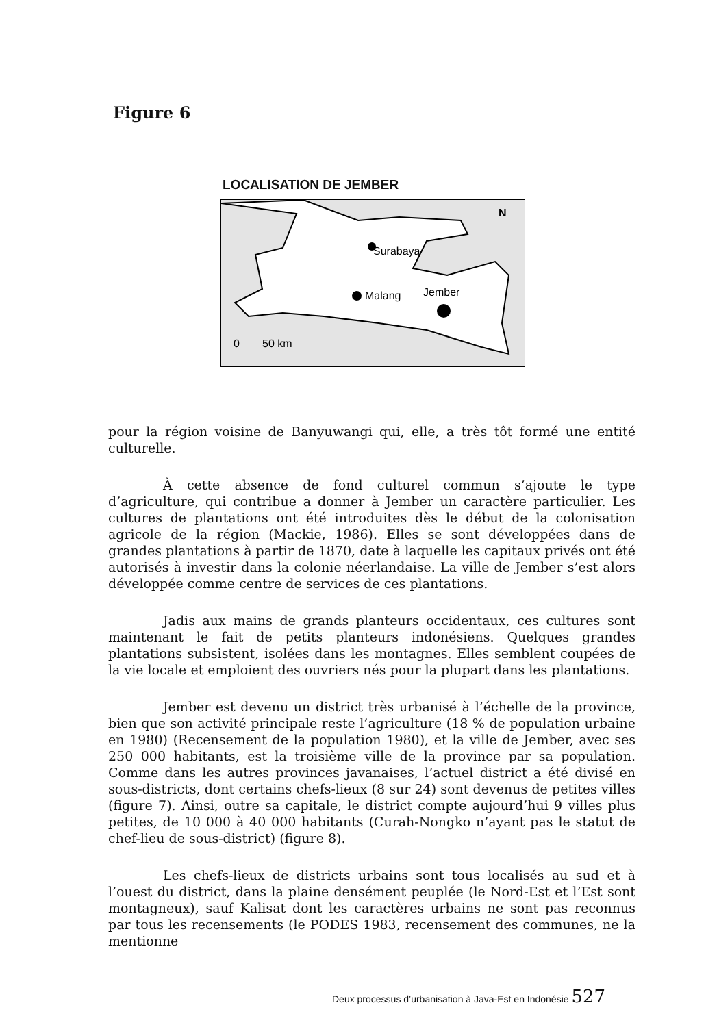Figure 6
LOCALISATION DE JEMBER
Surabaya
Malang
Jember
N
0
50 km
pour la région voisine de Banyuwangi qui, elle, a très tôt formé une entité culturelle.
À cette absence de fond culturel commun s’ajoute le type d’agriculture, qui contribue a donner à Jember un caractère particulier. Les cultures de plantations ont été introduites dès le début de la colonisation agricole de la région (Mackie, 1986). Elles se sont développées dans de grandes plantations à partir de 1870, date à laquelle les capitaux privés ont été autorisés à investir dans la colonie néerlandaise. La ville de Jember s’est alors développée comme centre de services de ces plantations.
Jadis aux mains de grands planteurs occidentaux, ces cultures sont maintenant le fait de petits planteurs indonésiens. Quelques grandes plantations subsistent, isolées dans les montagnes. Elles semblent coupées de la vie locale et emploient des ouvriers nés pour la plupart dans les plantations.
Jember est devenu un district très urbanisé à l’échelle de la province, bien que son activité principale reste l’agriculture (18 % de population urbaine en 1980) (Recensement de la population 1980), et la ville de Jember, avec ses 250 000 habitants, est la troisième ville de la province par sa population. Comme dans les autres provinces javanaises, l’actuel district a été divisé en sous-districts, dont certains chefs-lieux (8 sur 24) sont devenus de petites villes (figure 7). Ainsi, outre sa capitale, le district compte aujourd’hui 9 villes plus petites, de 10 000 à 40 000 habitants (Curah-Nongko n’ayant pas le statut de chef-lieu de sous-district) (figure 8).
Les chefs-lieux de districts urbains sont tous localisés au sud et à l’ouest du district, dans la plaine densément peuplée (le Nord-Est et l’Est sont montagneux), sauf Kalisat dont les caractères urbains ne sont pas reconnus par tous les recensements (le PODES 1983, recensement des communes, ne la mentionne
Deux processus d’urbanisation à Java-Est en Indonésie 527